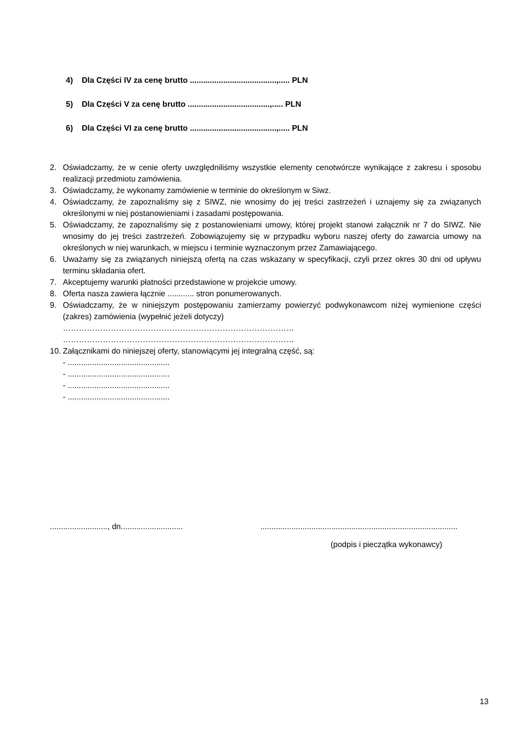4) Dla Części IV za cenę brutto .......................................,..... PLN
5) Dla Części V za cenę brutto .....................................,..... PLN
6) Dla Części VI za cenę brutto .......................................,..... PLN
2. Oświadczamy, że w cenie oferty uwzględniliśmy wszystkie elementy cenotwórcze wynikające z zakresu i sposobu realizacji przedmiotu zamówienia.
3. Oświadczamy, że wykonamy zamówienie w terminie do określonym w Siwz.
4. Oświadczamy, że zapoznaliśmy się z SIWZ, nie wnosimy do jej treści zastrzeżeń i uznajemy się za związanych określonymi w niej postanowieniami i zasadami postępowania.
5. Oświadczamy, że zapoznaliśmy się z postanowieniami umowy, której projekt stanowi załącznik nr 7 do SIWZ. Nie wnosimy do jej treści zastrzeżeń. Zobowiązujemy się w przypadku wyboru naszej oferty do zawarcia umowy na określonych w niej warunkach, w miejscu i terminie wyznaczonym przez Zamawiającego.
6. Uważamy się za związanych niniejszą ofertą na czas wskazany w specyfikacji, czyli przez okres 30 dni od upływu terminu składania ofert.
7. Akceptujemy warunki płatności przedstawione w projekcie umowy.
8. Oferta nasza zawiera łącznie ............ stron ponumerowanych.
9. Oświadczamy, że w niniejszym postępowaniu zamierzamy powierzyć podwykonawcom niżej wymienione części (zakres) zamówienia (wypełnić jeżeli dotyczy)
……………………………………………………………………………
……………………………………………………………………………
10. Załącznikami do niniejszej oferty, stanowiącymi jej integralną część, są:
- ..............................................
- ..............................................
- ..............................................
- ..............................................
.........................., dn............................
.........................................................................................
(podpis i pieczątka wykonawcy)
13